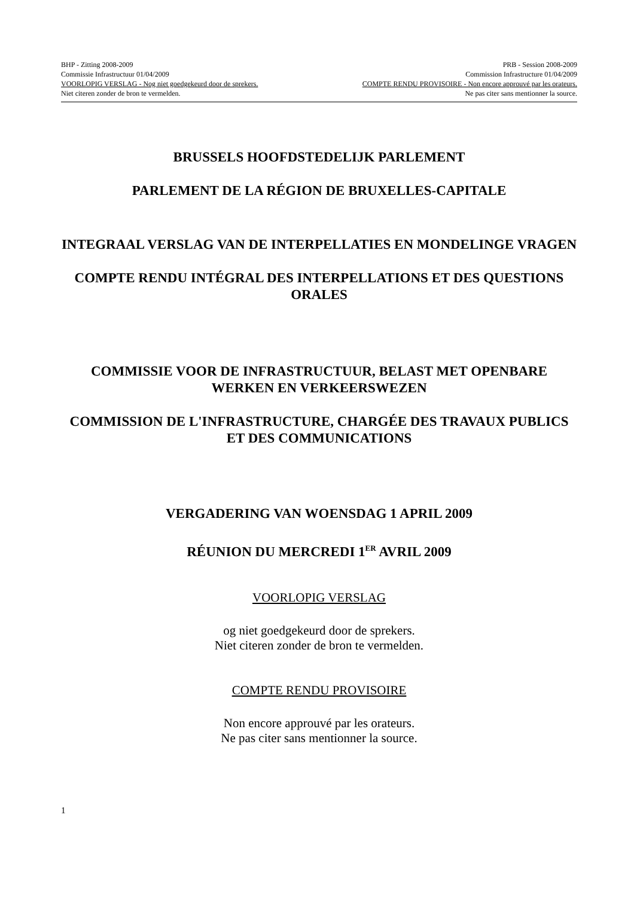BHP - Zitting 2008-2009 PRB - Session 2008-2009
Commissie Infrastructuur 01/04/2009 Commission Infrastructure 01/04/2009
VOORLOPIG VERSLAG - Nog niet goedgekeurd door de sprekers. COMPTE RENDU PROVISOIRE - Non encore approuvé par les orateurs.
Niet citeren zonder de bron te vermelden. Ne pas citer sans mentionner la source.
BRUSSELS HOOFDSTEDELIJK PARLEMENT
PARLEMENT DE LA RÉGION DE BRUXELLES-CAPITALE
INTEGRAAL VERSLAG VAN DE INTERPELLATIES EN MONDELINGE VRAGEN
COMPTE RENDU INTÉGRAL DES INTERPELLATIONS ET DES QUESTIONS ORALES
COMMISSIE VOOR DE INFRASTRUCTUUR, BELAST MET OPENBARE WERKEN EN VERKEERSWEZEN
COMMISSION DE L'INFRASTRUCTURE, CHARGÉE DES TRAVAUX PUBLICS ET DES COMMUNICATIONS
VERGADERING VAN WOENSDAG 1 APRIL 2009
RÉUNION DU MERCREDI 1<sup>ER</sup> AVRIL 2009
VOORLOPIG VERSLAG
og niet goedgekeurd door de sprekers.
Niet citeren zonder de bron te vermelden.
COMPTE RENDU PROVISOIRE
Non encore approuvé par les orateurs.
Ne pas citer sans mentionner la source.
1